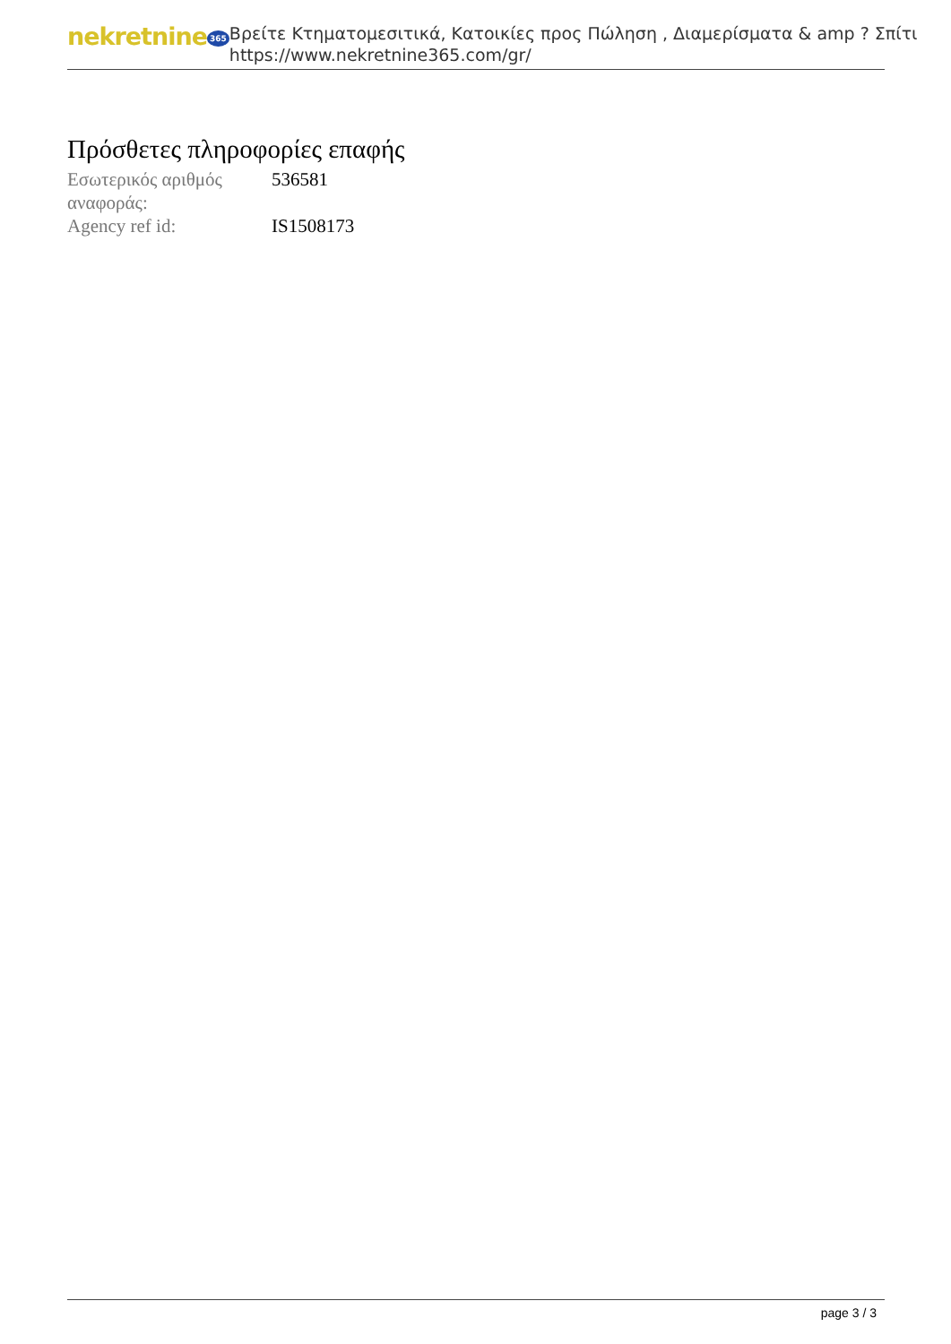nekretnine 365
Βρείτε Κτηματομεσιτικά, Κατοικίες προς Πώληση , Διαμερίσματα & amp ? Σπίτι
https://www.nekretnine365.com/gr/
Πρόσθετες πληροφορίες επαφής
| Εσωτερικός αριθμός αναφοράς: | 536581 |
| Agency ref id: | IS1508173 |
page 3 / 3